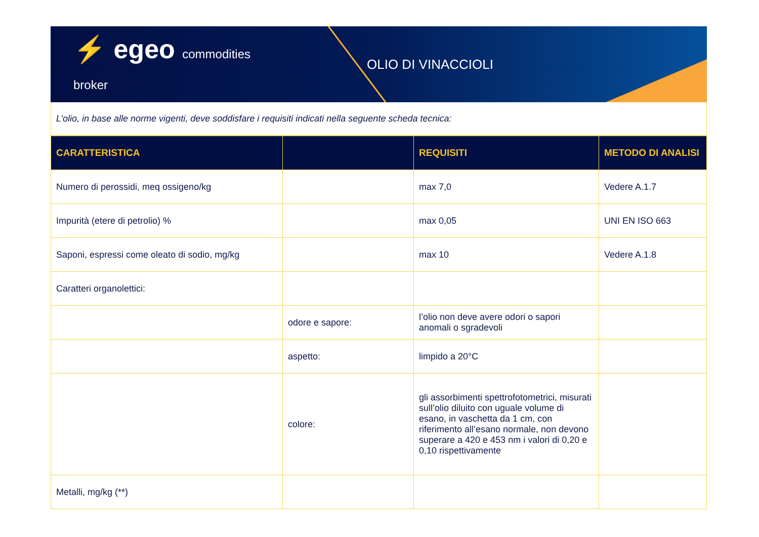⚡ egeo commodities broker
OLIO DI VINACCIOLI
L’olio, in base alle norme vigenti, deve soddisfare i requisiti indicati nella seguente scheda tecnica:
| CARATTERISTICA | | REQUISITI | METODO DI ANALISI |
| --- | --- | --- | --- |
| Numero di perossidi, meq ossigeno/kg | | max 7,0 | Vedere A.1.7 |
| Impurità (etere di petrolio) % | | max 0,05 | UNI EN ISO 663 |
| Saponi, espressi come oleato di sodio, mg/kg | | max 10 | Vedere A.1.8 |
| Caratteri organolettici: | | | |
| | odore e sapore: | l’olio non deve avere odori o sapori anomali o sgradevoli | |
| | aspetto: | limpido a 20°C | |
| | colore: | gli assorbimenti spettrofotometrici, misurati sull’olio diluito con uguale volume di esano, in vaschetta da 1 cm, con riferimento all’esano normale, non devono superare a 420 e 453 nm i valori di 0,20 e 0,10 rispettivamente | |
| Metalli, mg/kg (**) | | | |